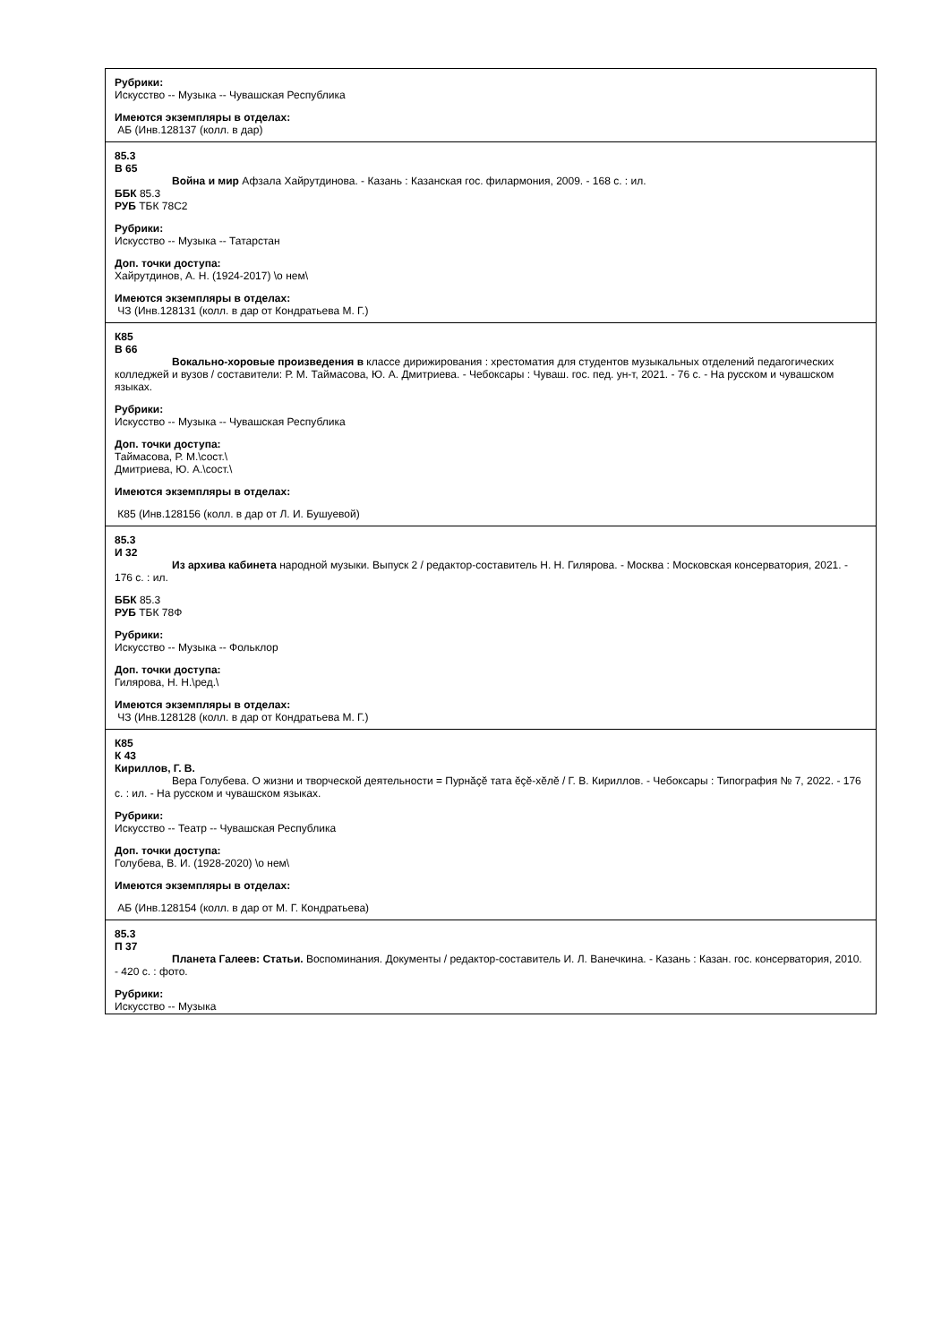| Рубрики: Искусство -- Музыка -- Чувашская Республика Имеются экземпляры в отделах: АБ (Инв.128137 (колл. в дар) |
| 85.3 В 65 Война и мир Афзала Хайрутдинова. - Казань : Казанская гос. филармония, 2009. - 168 с. : ил. ББК 85.3 РУБ ТБК 78С2 Рубрики: Искусство -- Музыка -- Татарстан Доп. точки доступа: Хайрутдинов, А. Н. (1924-2017) \о нем\ Имеются экземпляры в отделах: ЧЗ (Инв.128131 (колл. в дар от Кондратьева М. Г.) |
| К85 В 66 Вокально-хоровые произведения в классе дирижирования : хрестоматия для студентов музыкальных отделений педагогических колледжей и вузов / составители: Р. М. Таймасова, Ю. А. Дмитриева. - Чебоксары : Чуваш. гос. пед. ун-т, 2021. - 76 с. - На русском и чувашском языках. Рубрики: Искусство -- Музыка -- Чувашская Республика Доп. точки доступа: Таймасова, Р. М.\сост.\ Дмитриева, Ю. А.\сост.\ Имеются экземпляры в отделах: К85 (Инв.128156 (колл. в дар от Л. И. Бушуевой) |
| 85.3 И 32 Из архива кабинета народной музыки. Выпуск 2 / редактор-составитель Н. Н. Гилярова. - Москва : Московская консерватория, 2021. - 176 с. : ил. ББК 85.3 РУБ ТБК 78Ф Рубрики: Искусство -- Музыка -- Фольклор Доп. точки доступа: Гилярова, Н. Н.\ред.\ Имеются экземпляры в отделах: ЧЗ (Инв.128128 (колл. в дар от Кондратьева М. Г.) |
| К85 К 43 Кириллов, Г. В. Вера Голубева. О жизни и творческой деятельности = Пурнăçĕ тата ĕçĕ-хĕлĕ / Г. В. Кириллов. - Чебоксары : Типография № 7, 2022. - 176 с. : ил. - На русском и чувашском языках. Рубрики: Искусство -- Театр -- Чувашская Республика Доп. точки доступа: Голубева, В. И. (1928-2020) \о нем\ Имеются экземпляры в отделах: АБ (Инв.128154 (колл. в дар от М. Г. Кондратьева) |
| 85.3 П 37 Планета Галеев: Статьи. Воспоминания. Документы / редактор-составитель И. Л. Ванечкина. - Казань : Казан. гос. консерватория, 2010. - 420 с. : фото. Рубрики: Искусство -- Музыка |